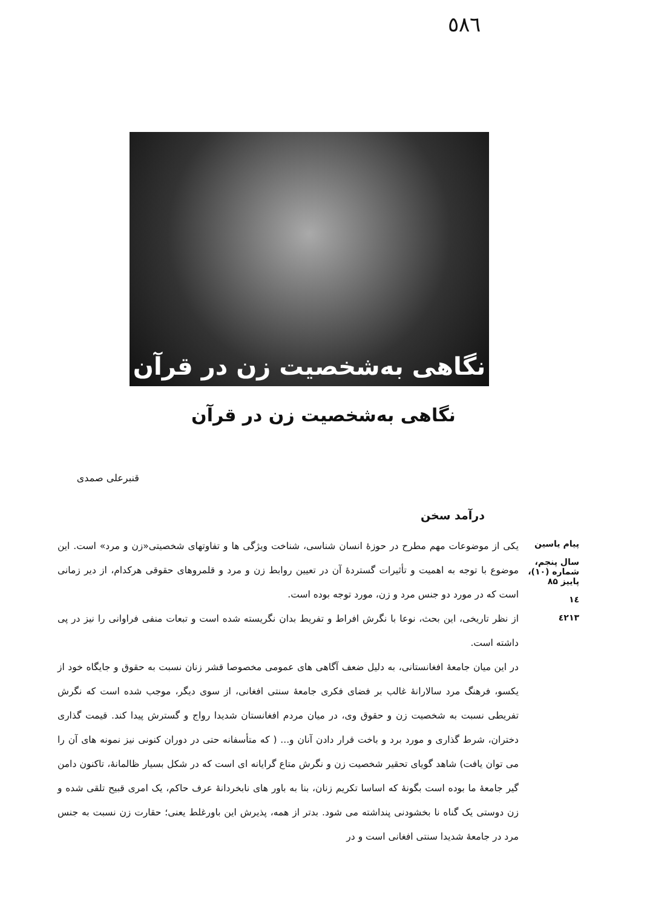٥٨٦
نگاهی به‌شخصیت زن در قرآن
نگاهی به‌شخصیت زن در قرآن
قنبرعلی صمدی
درآمد سخن
پیام یاسین
سال پنجم، شماره (۱۰)، پاییز ۸۵
١٤
٤٢١٣
یکی از موضوعات مهم مطرح در حوزهٔ انسان شناسی، شناخت ویژگی ها و تفاوتهای شخصیتی«زن و مرد» است. این موضوع با توجه به اهمیت و تأثیرات گستردهٔ آن در تعیین روابط زن و مرد و قلمروهای حقوقی هرکدام، از دیر زمانی است که در مورد دو جنس مرد و زن، مورد توجه بوده است.
از نظر تاریخی، این بحث، نوعا با نگرش افراط و تفریط بدان نگریسته شده است و تبعات منفی فراوانی را نیز در پی داشته است.
در این میان جامعهٔ افغانستانی، به دلیل ضعف آگاهی های عمومی مخصوصا قشر زنان نسبت به حقوق و جایگاه خود از یکسو، فرهنگ مرد سالارانهٔ غالب بر فضای فکری جامعهٔ سنتی افغانی، از سوی دیگر، موجب شده است که نگرش تفریطی نسبت به شخصیت زن و حقوق وی، در میان مردم افغانستان شدیدا رواج و گسترش پیدا کند. قیمت گذاری دختران، شرط گذاری و مورد برد و باخت قرار دادن آنان و... ( که متأسفانه حتی در دوران کنونی نیز نمونه های آن را می توان یافت) شاهد گویای تحقیر شخصیت زن و نگرش متاع گرایانه ای است که در شکل بسیار ظالمانهٔ، تاکنون دامن گیر جامعهٔ ما بوده است بگونهٔ که اساسا تکریم زنان، بنا به باور های نابخردانهٔ عرف حاکم، یک امری قبیح تلقی شده و زن دوستی یک گناه نا بخشودنی پنداشته می شود. بدتر از همه، پذیرش این باورغلط یعنی؛ حقارت زن نسبت به جنس مرد در جامعهٔ شدیدا سنتی افغانی است و در